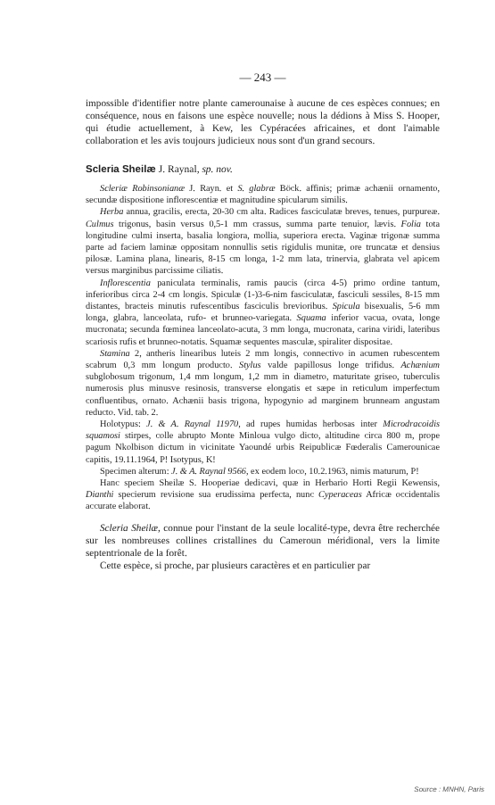— 243 —
impossible d'identifier notre plante camerounaise à aucune de ces espèces connues; en conséquence, nous en faisons une espèce nouvelle; nous la dédions à Miss S. Hooper, qui étudie actuellement, à Kew, les Cypéracées africaines, et dont l'aimable collaboration et les avis toujours judicieux nous sont d'un grand secours.
Scleria Sheilæ J. Raynal, sp. nov.
Scleriæ Robinsonianæ J. Rayn. et S. glabræ Böck. affinis; primæ achænii ornamento, secundæ dispositione inflorescentiæ et magnitudine spicularum similis.
Herba annua, gracilis, erecta, 20-30 cm alta. Radices fasciculatæ breves, tenues, purpureæ. Culmus trigonus, basin versus 0,5-1 mm crassus, summa parte tenuior, lævis. Folia tota longitudine culmi inserta, basalia longiora, mollia, superiora erecta. Vaginæ trigonæ summa parte ad faciem laminæ oppositam nonnullis setis rigidulis munitæ, ore truncatæ et densius pilosæ. Lamina plana, linearis, 8-15 cm longa, 1-2 mm lata, trinervia, glabrata vel apicem versus marginibus parcissime ciliatis.
Inflorescentia paniculata terminalis, ramis paucis (circa 4-5) primo ordine tantum, inferioribus circa 2-4 cm longis. Spiculæ (1-)3-6-nim fasciculatæ, fasciculi sessiles, 8-15 mm distantes, bracteis minutis rufescentibus fasciculis brevioribus. Spicula bisexualis, 5-6 mm longa, glabra, lanceolata, rufo- et brunneo-variegata. Squama inferior vacua, ovata, longe mucronata; secunda fœminea lanceolato-acuta, 3 mm longa, mucronata, carina viridi, lateribus scariosis rufis et brunneo-notatis. Squamæ sequentes masculæ, spiraliter dispositae.
Stamina 2, antheris linearibus luteis 2 mm longis, connectivo in acumen rubescentem scabrum 0,3 mm longum producto. Stylus valde papillosus longe trifidus. Achænium subglobosum trigonum, 1,4 mm longum, 1,2 mm in diametro, maturitate griseo, tuberculis numerosis plus minusve resinosis, transverse elongatis et sæpe in reticulum imperfectum confluentibus, ornato. Achænii basis trigona, hypogynio ad marginem brunneam angustam reducto. Vid. tab. 2.
Holotypus: J. & A. Raynal 11970, ad rupes humidas herbosas inter Microdracoidis squamosi stirpes, colle abrupto Monte Minloua vulgo dicto, altitudine circa 800 m, prope pagum Nkolbison dictum in vicinitate Yaoundé urbis Reipublicæ Fœderalis Camerounicae capitis, 19.11.1964, P! Isotypus, K!
Specimen alterum: J. & A. Raynal 9566, ex eodem loco, 10.2.1963, nimis maturum, P!
Hanc speciem Sheilæ S. Hooperiae dedicavi, quæ in Herbario Horti Regii Kewensis, Dianthi specierum revisione sua erudissima perfecta, nunc Cyperaceas Africæ occidentalis accurate elaborat.
Scleria Sheilæ, connue pour l'instant de la seule localité-type, devra être recherchée sur les nombreuses collines cristallines du Cameroun méridional, vers la limite septentrionale de la forêt.
Cette espèce, si proche, par plusieurs caractères et en particulier par
Source : MNHN, Paris